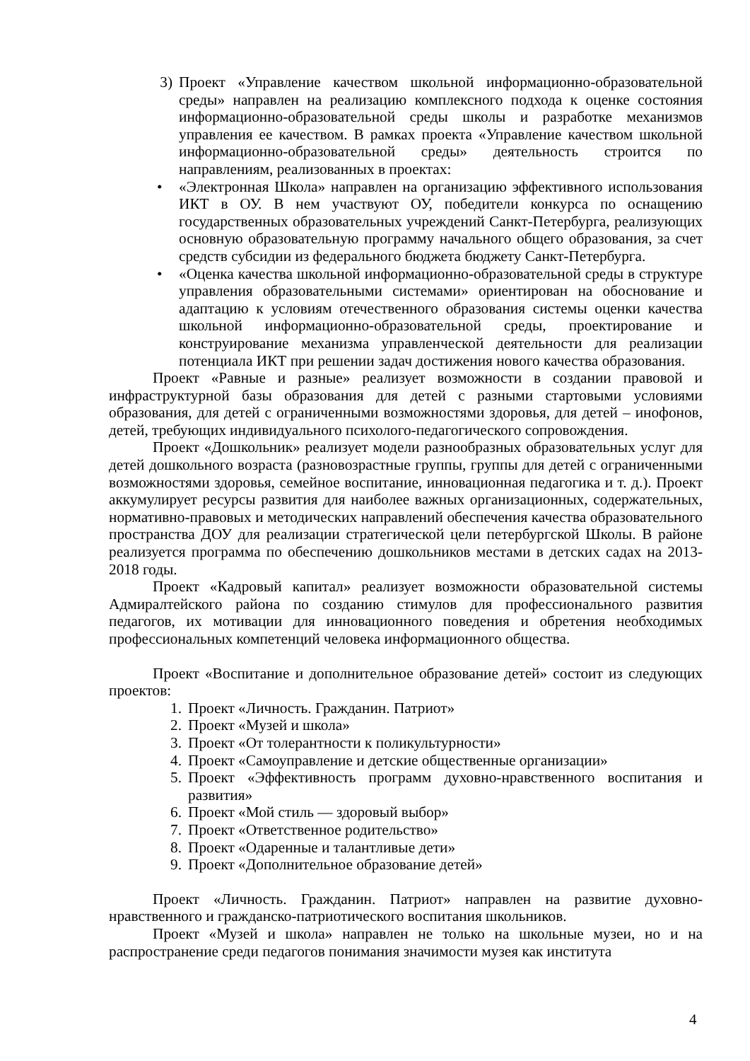3) Проект «Управление качеством школьной информационно-образовательной среды» направлен на реализацию комплексного подхода к оценке состояния информационно-образовательной среды школы и разработке механизмов управления ее качеством. В рамках проекта «Управление качеством школьной информационно-образовательной среды» деятельность строится по направлениям, реализованных в проектах:
• «Электронная Школа» направлен на организацию эффективного использования ИКТ в ОУ. В нем участвуют ОУ, победители конкурса по оснащению государственных образовательных учреждений Санкт-Петербурга, реализующих основную образовательную программу начального общего образования, за счет средств субсидии из федерального бюджета бюджету Санкт-Петербурга.
• «Оценка качества школьной информационно-образовательной среды в структуре управления образовательными системами» ориентирован на обоснование и адаптацию к условиям отечественного образования системы оценки качества школьной информационно-образовательной среды, проектирование и конструирование механизма управленческой деятельности для реализации потенциала ИКТ при решении задач достижения нового качества образования.
Проект «Равные и разные» реализует возможности в создании правовой и инфраструктурной базы образования для детей с разными стартовыми условиями образования, для детей с ограниченными возможностями здоровья, для детей – инофонов, детей, требующих индивидуального психолого-педагогического сопровождения.
Проект «Дошкольник» реализует модели разнообразных образовательных услуг для детей дошкольного возраста (разновозрастные группы, группы для детей с ограниченными возможностями здоровья, семейное воспитание, инновационная педагогика и т. д.). Проект аккумулирует ресурсы развития для наиболее важных организационных, содержательных, нормативно-правовых и методических направлений обеспечения качества образовательного пространства ДОУ для реализации стратегической цели петербургской Школы. В районе реализуется программа по обеспечению дошкольников местами в детских садах на 2013-2018 годы.
Проект «Кадровый капитал» реализует возможности образовательной системы Адмиралтейского района по созданию стимулов для профессионального развития педагогов, их мотивации для инновационного поведения и обретения необходимых профессиональных компетенций человека информационного общества.
Проект «Воспитание и дополнительное образование детей» состоит из следующих проектов:
1. Проект «Личность. Гражданин. Патриот»
2. Проект «Музей и школа»
3. Проект «От толерантности к поликультурности»
4. Проект «Самоуправление и детские общественные организации»
5. Проект «Эффективность программ духовно-нравственного воспитания и развития»
6. Проект «Мой стиль — здоровый выбор»
7. Проект «Ответственное родительство»
8. Проект «Одаренные и талантливые дети»
9. Проект «Дополнительное образование детей»
Проект «Личность. Гражданин. Патриот» направлен на развитие духовно-нравственного и гражданско-патриотического воспитания школьников.
Проект «Музей и школа» направлен не только на школьные музеи, но и на распространение среди педагогов понимания значимости музея как института
4